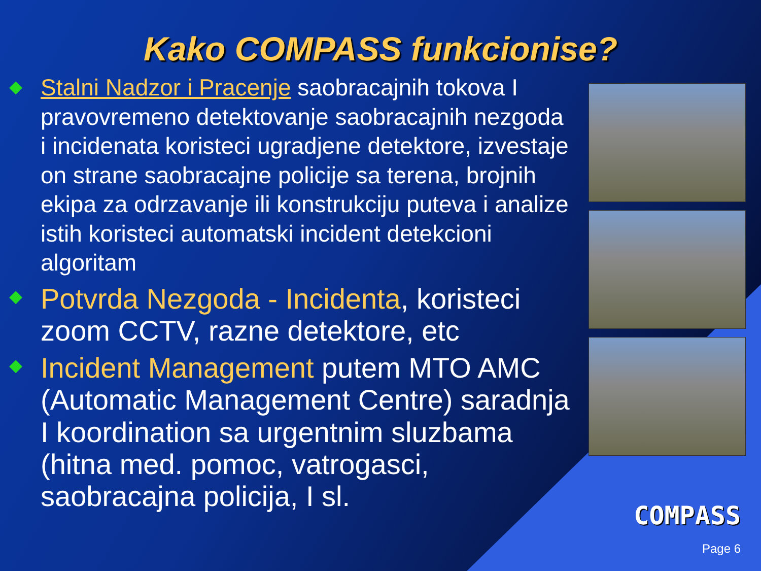Kako COMPASS funkcionise?
◆
Stalni Nadzor i Pracenje saobracajnih tokova I pravovremeno detektovanje saobracajnih nezgoda i incidenata koristeci ugradjene detektore, izvestaje on strane saobracajne policije sa terena, brojnih ekipa za odrzavanje ili konstrukciju puteva i analize istih koristeci automatski incident detekcioni algoritam
◆
Potvrda Nezgoda - Incidenta, koristeci zoom CCTV, razne detektore, etc
◆
Incident Management putem MTO AMC (Automatic Management Centre) saradnja I koordination sa urgentnim sluzbama (hitna med. pomoc, vatrogasci, saobracajna policija, I sl.
COMPASS
Page 6